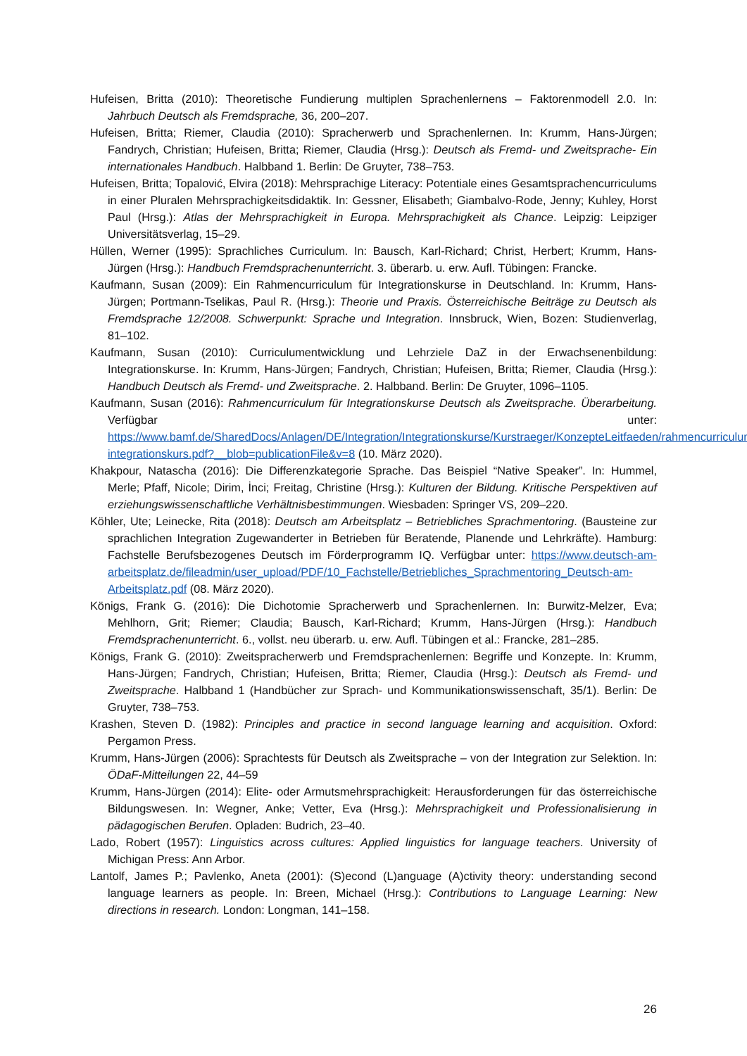Hufeisen, Britta (2010): Theoretische Fundierung multiplen Sprachenlernens – Faktorenmodell 2.0. In: Jahrbuch Deutsch als Fremdsprache, 36, 200–207.
Hufeisen, Britta; Riemer, Claudia (2010): Spracherwerb und Sprachenlernen. In: Krumm, Hans-Jürgen; Fandrych, Christian; Hufeisen, Britta; Riemer, Claudia (Hrsg.): Deutsch als Fremd- und Zweitsprache- Ein internationales Handbuch. Halbband 1. Berlin: De Gruyter, 738–753.
Hufeisen, Britta; Topalović, Elvira (2018): Mehrsprachige Literacy: Potentiale eines Gesamtsprachencurriculums in einer Pluralen Mehrsprachigkeitsdidaktik. In: Gessner, Elisabeth; Giambalvo-Rode, Jenny; Kuhley, Horst Paul (Hrsg.): Atlas der Mehrsprachigkeit in Europa. Mehrsprachigkeit als Chance. Leipzig: Leipziger Universitätsverlag, 15–29.
Hüllen, Werner (1995): Sprachliches Curriculum. In: Bausch, Karl-Richard; Christ, Herbert; Krumm, Hans-Jürgen (Hrsg.): Handbuch Fremdsprachenunterricht. 3. überarb. u. erw. Aufl. Tübingen: Francke.
Kaufmann, Susan (2009): Ein Rahmencurriculum für Integrationskurse in Deutschland. In: Krumm, Hans-Jürgen; Portmann-Tselikas, Paul R. (Hrsg.): Theorie und Praxis. Österreichische Beiträge zu Deutsch als Fremdsprache 12/2008. Schwerpunkt: Sprache und Integration. Innsbruck, Wien, Bozen: Studienverlag, 81–102.
Kaufmann, Susan (2010): Curriculumentwicklung und Lehrziele DaZ in der Erwachsenenbildung: Integrationskurse. In: Krumm, Hans-Jürgen; Fandrych, Christian; Hufeisen, Britta; Riemer, Claudia (Hrsg.): Handbuch Deutsch als Fremd- und Zweitsprache. 2. Halbband. Berlin: De Gruyter, 1096–1105.
Kaufmann, Susan (2016): Rahmencurriculum für Integrationskurse Deutsch als Zweitsprache. Überarbeitung. Verfügbar unter: https://www.bamf.de/SharedDocs/Anlagen/DE/Integration/Integrationskurse/Kurstraeger/KonzepteLeitfaeden/rahmencurriculum-integrationskurs.pdf?__blob=publicationFile&v=8 (10. März 2020).
Khakpour, Natascha (2016): Die Differenzkategorie Sprache. Das Beispiel “Native Speaker”. In: Hummel, Merle; Pfaff, Nicole; Dirim, İnci; Freitag, Christine (Hrsg.): Kulturen der Bildung. Kritische Perspektiven auf erziehungswissenschaftliche Verhältnisbestimmungen. Wiesbaden: Springer VS, 209–220.
Köhler, Ute; Leinecke, Rita (2018): Deutsch am Arbeitsplatz – Betriebliches Sprachmentoring. (Bausteine zur sprachlichen Integration Zugewanderter in Betrieben für Beratende, Planende und Lehrkräfte). Hamburg: Fachstelle Berufsbezogenes Deutsch im Förderprogramm IQ. Verfügbar unter: https://www.deutsch-am-arbeitsplatz.de/fileadmin/user_upload/PDF/10_Fachstelle/Betriebliches_Sprachmentoring_Deutsch-am-Arbeitsplatz.pdf (08. März 2020).
Königs, Frank G. (2016): Die Dichotomie Spracherwerb und Sprachenlernen. In: Burwitz-Melzer, Eva; Mehlhorn, Grit; Riemer; Claudia; Bausch, Karl-Richard; Krumm, Hans-Jürgen (Hrsg.): Handbuch Fremdsprachenunterricht. 6., vollst. neu überarb. u. erw. Aufl. Tübingen et al.: Francke, 281–285.
Königs, Frank G. (2010): Zweitspracherwerb und Fremdsprachenlernen: Begriffe und Konzepte. In: Krumm, Hans-Jürgen; Fandrych, Christian; Hufeisen, Britta; Riemer, Claudia (Hrsg.): Deutsch als Fremd- und Zweitsprache. Halbband 1 (Handbücher zur Sprach- und Kommunikationswissenschaft, 35/1). Berlin: De Gruyter, 738–753.
Krashen, Steven D. (1982): Principles and practice in second language learning and acquisition. Oxford: Pergamon Press.
Krumm, Hans-Jürgen (2006): Sprachtests für Deutsch als Zweitsprache – von der Integration zur Selektion. In: ÖDaF-Mitteilungen 22, 44–59
Krumm, Hans-Jürgen (2014): Elite- oder Armutsmehrsprachigkeit: Herausforderungen für das österreichische Bildungswesen. In: Wegner, Anke; Vetter, Eva (Hrsg.): Mehrsprachigkeit und Professionalisierung in pädagogischen Berufen. Opladen: Budrich, 23–40.
Lado, Robert (1957): Linguistics across cultures: Applied linguistics for language teachers. University of Michigan Press: Ann Arbor.
Lantolf, James P.; Pavlenko, Aneta (2001): (S)econd (L)anguage (A)ctivity theory: understanding second language learners as people. In: Breen, Michael (Hrsg.): Contributions to Language Learning: New directions in research. London: Longman, 141–158.
26